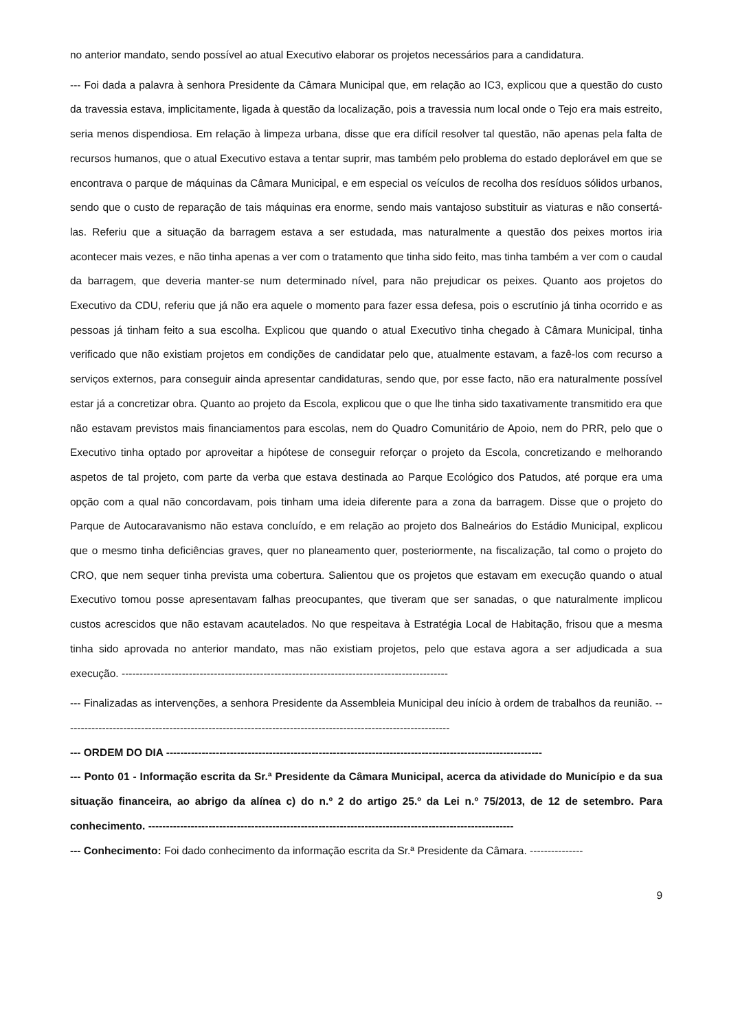no anterior mandato, sendo possível ao atual Executivo elaborar os projetos necessários para a candidatura.
--- Foi dada a palavra à senhora Presidente da Câmara Municipal que, em relação ao IC3, explicou que a questão do custo da travessia estava, implicitamente, ligada à questão da localização, pois a travessia num local onde o Tejo era mais estreito, seria menos dispendiosa. Em relação à limpeza urbana, disse que era difícil resolver tal questão, não apenas pela falta de recursos humanos, que o atual Executivo estava a tentar suprir, mas também pelo problema do estado deplorável em que se encontrava o parque de máquinas da Câmara Municipal, e em especial os veículos de recolha dos resíduos sólidos urbanos, sendo que o custo de reparação de tais máquinas era enorme, sendo mais vantajoso substituir as viaturas e não consertá-las. Referiu que a situação da barragem estava a ser estudada, mas naturalmente a questão dos peixes mortos iria acontecer mais vezes, e não tinha apenas a ver com o tratamento que tinha sido feito, mas tinha também a ver com o caudal da barragem, que deveria manter-se num determinado nível, para não prejudicar os peixes. Quanto aos projetos do Executivo da CDU, referiu que já não era aquele o momento para fazer essa defesa, pois o escrutínio já tinha ocorrido e as pessoas já tinham feito a sua escolha. Explicou que quando o atual Executivo tinha chegado à Câmara Municipal, tinha verificado que não existiam projetos em condições de candidatar pelo que, atualmente estavam, a fazê-los com recurso a serviços externos, para conseguir ainda apresentar candidaturas, sendo que, por esse facto, não era naturalmente possível estar já a concretizar obra. Quanto ao projeto da Escola, explicou que o que lhe tinha sido taxativamente transmitido era que não estavam previstos mais financiamentos para escolas, nem do Quadro Comunitário de Apoio, nem do PRR, pelo que o Executivo tinha optado por aproveitar a hipótese de conseguir reforçar o projeto da Escola, concretizando e melhorando aspetos de tal projeto, com parte da verba que estava destinada ao Parque Ecológico dos Patudos, até porque era uma opção com a qual não concordavam, pois tinham uma ideia diferente para a zona da barragem. Disse que o projeto do Parque de Autocaravanismo não estava concluído, e em relação ao projeto dos Balneários do Estádio Municipal, explicou que o mesmo tinha deficiências graves, quer no planeamento quer, posteriormente, na fiscalização, tal como o projeto do CRO, que nem sequer tinha prevista uma cobertura. Salientou que os projetos que estavam em execução quando o atual Executivo tomou posse apresentavam falhas preocupantes, que tiveram que ser sanadas, o que naturalmente implicou custos acrescidos que não estavam acautelados. No que respeitava à Estratégia Local de Habitação, frisou que a mesma tinha sido aprovada no anterior mandato, mas não existiam projetos, pelo que estava agora a ser adjudicada a sua execução. --------------------------------------------------------------------------------------------
--- Finalizadas as intervenções, a senhora Presidente da Assembleia Municipal deu início à ordem de trabalhos da reunião. -------------------------------------------------------------------------------------------------------------
--- ORDEM DO DIA ----------------------------------------------------------------------------------------------------------
--- Ponto 01 - Informação escrita da Sr.ª Presidente da Câmara Municipal, acerca da atividade do Município e da sua situação financeira, ao abrigo da alínea c) do n.º 2 do artigo 25.º da Lei n.º 75/2013, de 12 de setembro. Para conhecimento. -------------------------------------------------------------------------------------------------------
--- Conhecimento: Foi dado conhecimento da informação escrita da Sr.ª Presidente da Câmara. ---------------
9